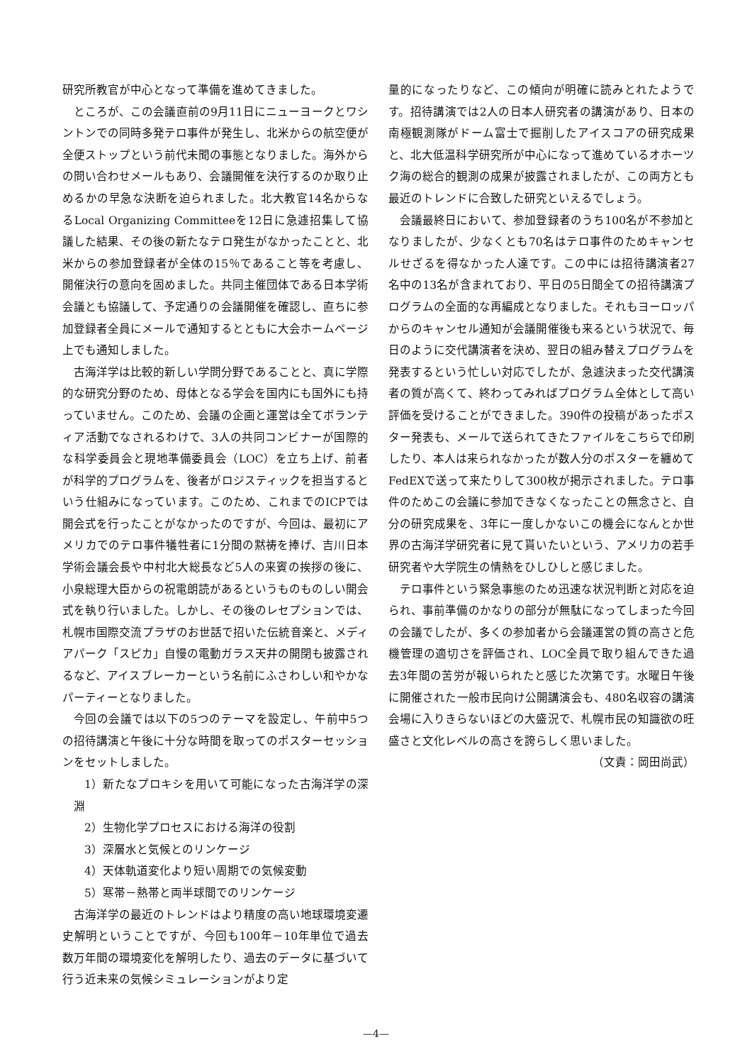研究所教官が中心となって準備を進めてきました。
ところが、この会議直前の9月11日にニューヨークとワシントンでの同時多発テロ事件が発生し、北米からの航空便が全便ストップという前代未聞の事態となりました。海外からの問い合わせメールもあり、会議開催を決行するのか取り止めるかの早急な決断を迫られました。北大教官14名からなるLocal Organizing Committeeを12日に急遽招集して協議した結果、その後の新たなテロ発生がなかったことと、北米からの参加登録者が全体の15％であること等を考慮し、開催決行の意向を固めました。共同主催団体である日本学術会議とも協議して、予定通りの会議開催を確認し、直ちに参加登録者全員にメールで通知するとともに大会ホームページ上でも通知しました。
古海洋学は比較的新しい学問分野であることと、真に学際的な研究分野のため、母体となる学会を国内にも国外にも持っていません。このため、会議の企画と運営は全てボランティア活動でなされるわけで、3人の共同コンビナーが国際的な科学委員会と現地準備委員会（LOC）を立ち上げ、前者が科学的プログラムを、後者がロジスティックを担当するという仕組みになっています。このため、これまでのICPでは開会式を行ったことがなかったのですが、今回は、最初にアメリカでのテロ事件犠牲者に1分間の黙祷を捧げ、吉川日本学術会議会長や中村北大総長など5人の来賓の挨拶の後に、小泉総理大臣からの祝電朗読があるというものものしい開会式を執り行いました。しかし、その後のレセプションでは、札幌市国際交流プラザのお世話で招いた伝統音楽と、メディアパーク「スピカ」自慢の電動ガラス天井の開閉も披露されるなど、アイスブレーカーという名前にふさわしい和やかなパーティーとなりました。
今回の会議では以下の5つのテーマを設定し、午前中5つの招待講演と午後に十分な時間を取ってのポスターセッションをセットしました。
1）新たなプロキシを用いて可能になった古海洋学の深淵
2）生物化学プロセスにおける海洋の役割
3）深層水と気候とのリンケージ
4）天体軌道変化より短い周期での気候変動
5）寒帯－熱帯と両半球間でのリンケージ
古海洋学の最近のトレンドはより精度の高い地球環境変遷史解明ということですが、今回も100年－10年単位で過去数万年間の環境変化を解明したり、過去のデータに基づいて行う近未来の気候シミュレーションがより定
量的になったりなど、この傾向が明確に読みとれたようです。招待講演では2人の日本人研究者の講演があり、日本の南極観測隊がドーム富士で掘削したアイスコアの研究成果と、北大低温科学研究所が中心になって進めているオホーツク海の総合的観測の成果が披露されましたが、この両方とも最近のトレンドに合致した研究といえるでしょう。
会議最終日において、参加登録者のうち100名が不参加となりましたが、少なくとも70名はテロ事件のためキャンセルせざるを得なかった人達です。この中には招待講演者27名中の13名が含まれており、平日の5日間全ての招待講演プログラムの全面的な再編成となりました。それもヨーロッパからのキャンセル通知が会議開催後も来るという状況で、毎日のように交代講演者を決め、翌日の組み替えプログラムを発表するという忙しい対応でしたが、急遽決まった交代講演者の質が高くて、終わってみればプログラム全体として高い評価を受けることができました。390件の投稿があったポスター発表も、メールで送られてきたファイルをこちらで印刷したり、本人は来られなかったが数人分のポスターを纏めてFedEXで送って来たりして300枚が掲示されました。テロ事件のためこの会議に参加できなくなったことの無念さと、自分の研究成果を、3年に一度しかないこの機会になんとか世界の古海洋学研究者に見て貰いたいという、アメリカの若手研究者や大学院生の情熱をひしひしと感じました。
テロ事件という緊急事態のため迅速な状況判断と対応を迫られ、事前準備のかなりの部分が無駄になってしまった今回の会議でしたが、多くの参加者から会議運営の質の高さと危機管理の適切さを評価され、LOC全員で取り組んできた過去3年間の苦労が報いられたと感じた次第です。水曜日午後に開催された一般市民向け公開講演会も、480名収容の講演会場に入りきらないほどの大盛況で、札幌市民の知識欲の旺盛さと文化レベルの高さを誇らしく思いました。
（文責：岡田尚武）
—4—